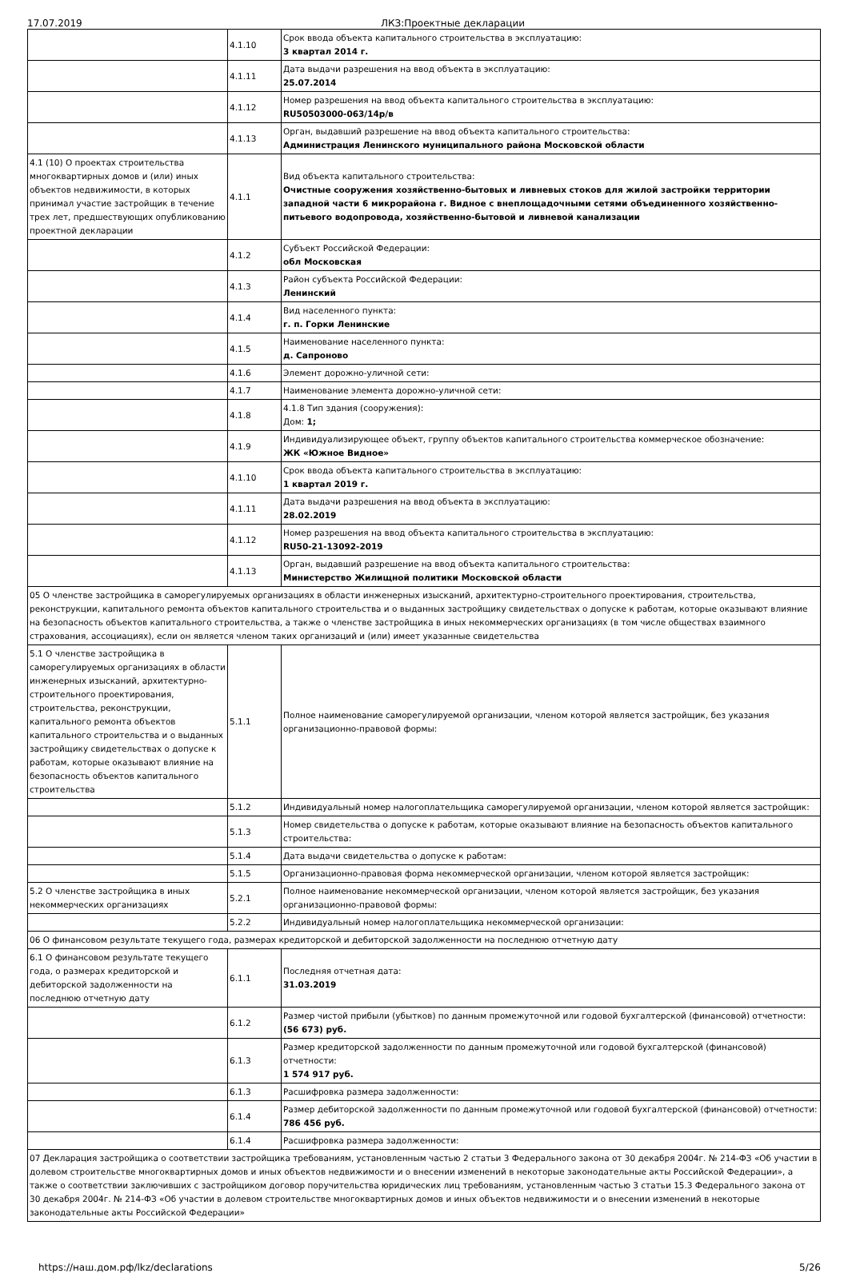17.07.2019 ЛКЗ:Проектные декларации
| | 4.1.10 | Срок ввода объекта капитального строительства в эксплуатацию: 3 квартал 2014 г. |
| | 4.1.11 | Дата выдачи разрешения на ввод объекта в эксплуатацию: 25.07.2014 |
| | 4.1.12 | Номер разрешения на ввод объекта капитального строительства в эксплуатацию: RU50503000-063/14р/в |
| | 4.1.13 | Орган, выдавший разрешение на ввод объекта капитального строительства: Администрация Ленинского муниципального района Московской области |
| 4.1 (10) О проектах строительства многоквартирных домов и (или) иных объектов недвижимости, в которых принимал участие застройщик в течение трех лет, предшествующих опубликованию проектной декларации | 4.1.1 | Вид объекта капитального строительства: Очистные сооружения хозяйственно-бытовых и ливневых стоков для жилой застройки территории западной части 6 микрорайона г. Видное с внеплощадочными сетями объединенного хозяйственно-питьевого водопровода, хозяйственно-бытовой и ливневой канализации |
| | 4.1.2 | Субъект Российской Федерации: обл Московская |
| | 4.1.3 | Район субъекта Российской Федерации: Ленинский |
| | 4.1.4 | Вид населенного пункта: г. п. Горки Ленинские |
| | 4.1.5 | Наименование населенного пункта: д. Сапроново |
| | 4.1.6 | Элемент дорожно-уличной сети: |
| | 4.1.7 | Наименование элемента дорожно-уличной сети: |
| | 4.1.8 | 4.1.8 Тип здания (сооружения): Дом: 1; |
| | 4.1.9 | Индивидуализирующее объект, группу объектов капитального строительства коммерческое обозначение: ЖК «Южное Видное» |
| | 4.1.10 | Срок ввода объекта капитального строительства в эксплуатацию: 1 квартал 2019 г. |
| | 4.1.11 | Дата выдачи разрешения на ввод объекта в эксплуатацию: 28.02.2019 |
| | 4.1.12 | Номер разрешения на ввод объекта капитального строительства в эксплуатацию: RU50-21-13092-2019 |
| | 4.1.13 | Орган, выдавший разрешение на ввод объекта капитального строительства: Министерство Жилищной политики Московской области |
| 05 О членстве застройщика в саморегулируемых организациях в области инженерных изысканий, архитектурно-строительного проектирования, строительства, реконструкции, капитального ремонта объектов капитального строительства и о выданных застройщику свидетельствах о допуске к работам, которые оказывают влияние на безопасность объектов капитального строительства, а также о членстве застройщика в иных некоммерческих организациях (в том числе обществах взаимного страхования, ассоциациях), если он является членом таких организаций и (или) имеет указанные свидетельства | | |
| 5.1 О членстве застройщика в саморегулируемых организациях в области инженерных изысканий, архитектурно-строительного проектирования, строительства, реконструкции, капитального ремонта объектов капитального строительства и о выданных застройщику свидетельствах о допуске к работам, которые оказывают влияние на безопасность объектов капитального строительства | 5.1.1 | Полное наименование саморегулируемой организации, членом которой является застройщик, без указания организационно-правовой формы: |
| | 5.1.2 | Индивидуальный номер налогоплательщика саморегулируемой организации, членом которой является застройщик: |
| | 5.1.3 | Номер свидетельства о допуске к работам, которые оказывают влияние на безопасность объектов капитального строительства: |
| | 5.1.4 | Дата выдачи свидетельства о допуске к работам: |
| | 5.1.5 | Организационно-правовая форма некоммерческой организации, членом которой является застройщик: |
| 5.2 О членстве застройщика в иных некоммерческих организациях | 5.2.1 | Полное наименование некоммерческой организации, членом которой является застройщик, без указания организационно-правовой формы: |
| | 5.2.2 | Индивидуальный номер налогоплательщика некоммерческой организации: |
| 06 О финансовом результате текущего года, размерах кредиторской и дебиторской задолженности на последнюю отчетную дату | | |
| 6.1 О финансовом результате текущего года, о размерах кредиторской и дебиторской задолженности на последнюю отчетную дату | 6.1.1 | Последняя отчетная дата: 31.03.2019 |
| | 6.1.2 | Размер чистой прибыли (убытков) по данным промежуточной или годовой бухгалтерской (финансовой) отчетности: (56 673) руб. |
| | 6.1.3 | Размер кредиторской задолженности по данным промежуточной или годовой бухгалтерской (финансовой) отчетности: 1 574 917 руб. |
| | 6.1.3 | Расшифровка размера задолженности: |
| | 6.1.4 | Размер дебиторской задолженности по данным промежуточной или годовой бухгалтерской (финансовой) отчетности: 786 456 руб. |
| | 6.1.4 | Расшифровка размера задолженности: |
| 07 Декларация застройщика о соответствии застройщика требованиям, установленным частью 2 статьи 3 Федерального закона от 30 декабря 2004г. № 214-ФЗ «Об участии в долевом строительстве многоквартирных домов и иных объектов недвижимости и о внесении изменений в некоторые законодательные акты Российской Федерации», а также о соответствии заключивших с застройщиком договор поручительства юридических лиц требованиям, установленным частью 3 статьи 15.3 Федерального закона от 30 декабря 2004г. № 214-ФЗ «Об участии в долевом строительстве многоквартирных домов и иных объектов недвижимости и о внесении изменений в некоторые законодательные акты Российской Федерации» | | |
https://наш.дом.рф/lkz/declarations 5/26